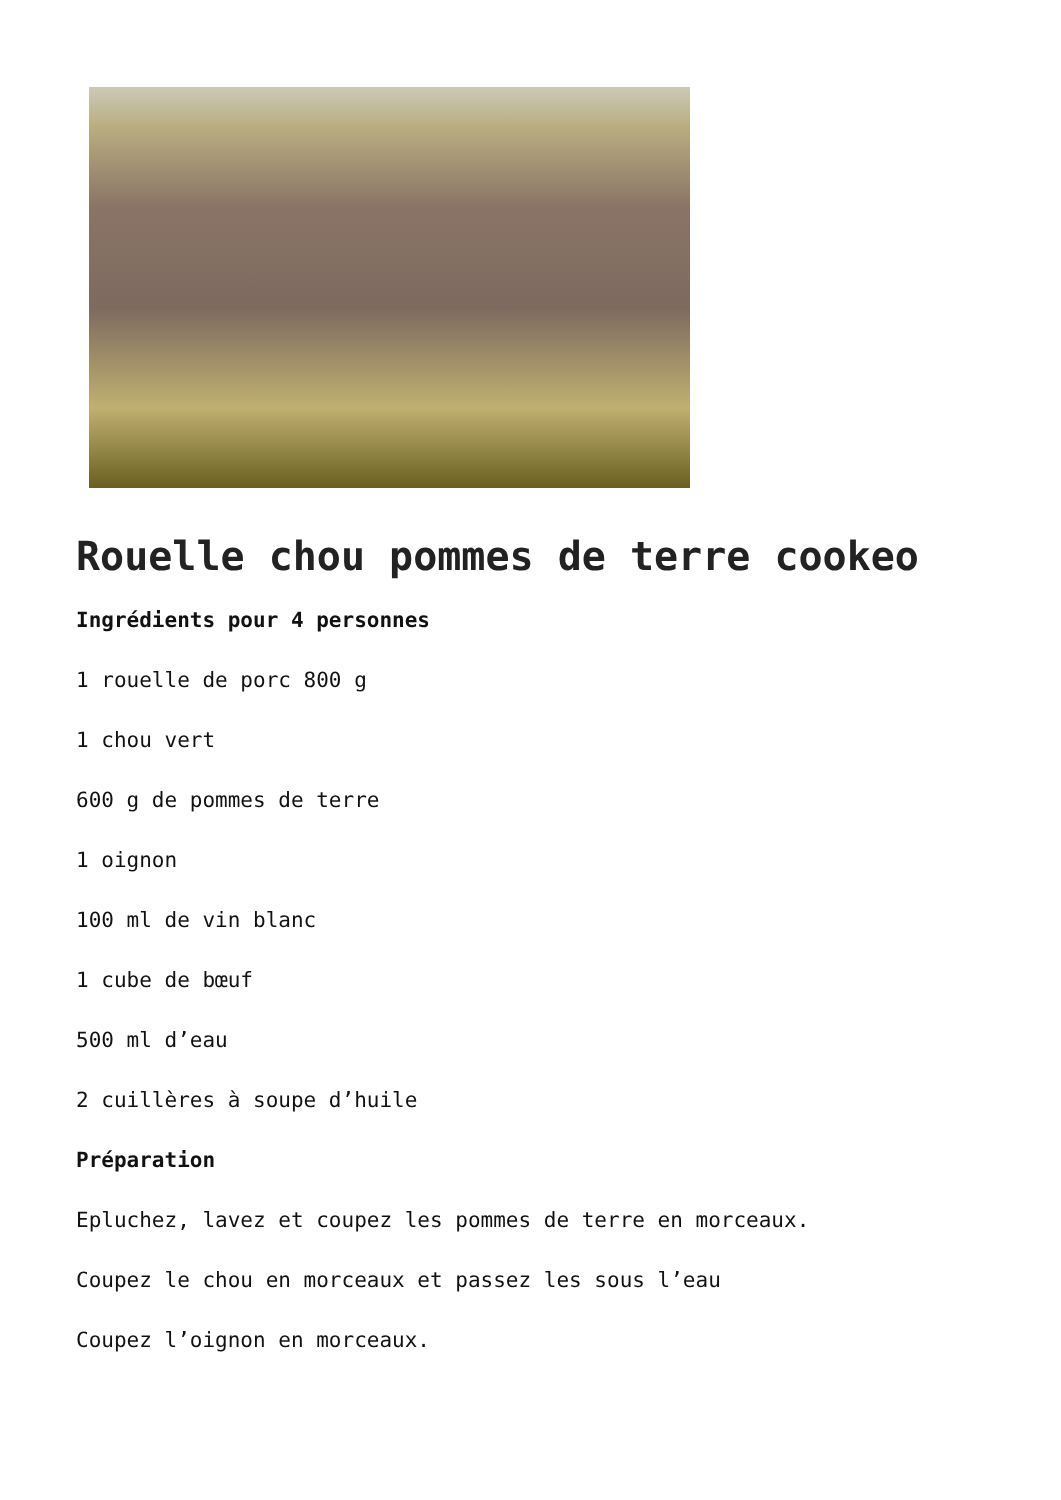Rouelle chou pommes de terre cookeo
Ingrédients pour 4 personnes
1 rouelle de porc 800 g
1 chou vert
600 g de pommes de terre
1 oignon
100 ml de vin blanc
1 cube de bœuf
500 ml d’eau
2 cuillères à soupe d’huile
Préparation
Epluchez, lavez et coupez les pommes de terre en morceaux.
Coupez le chou en morceaux et passez les sous l’eau
Coupez l’oignon en morceaux.